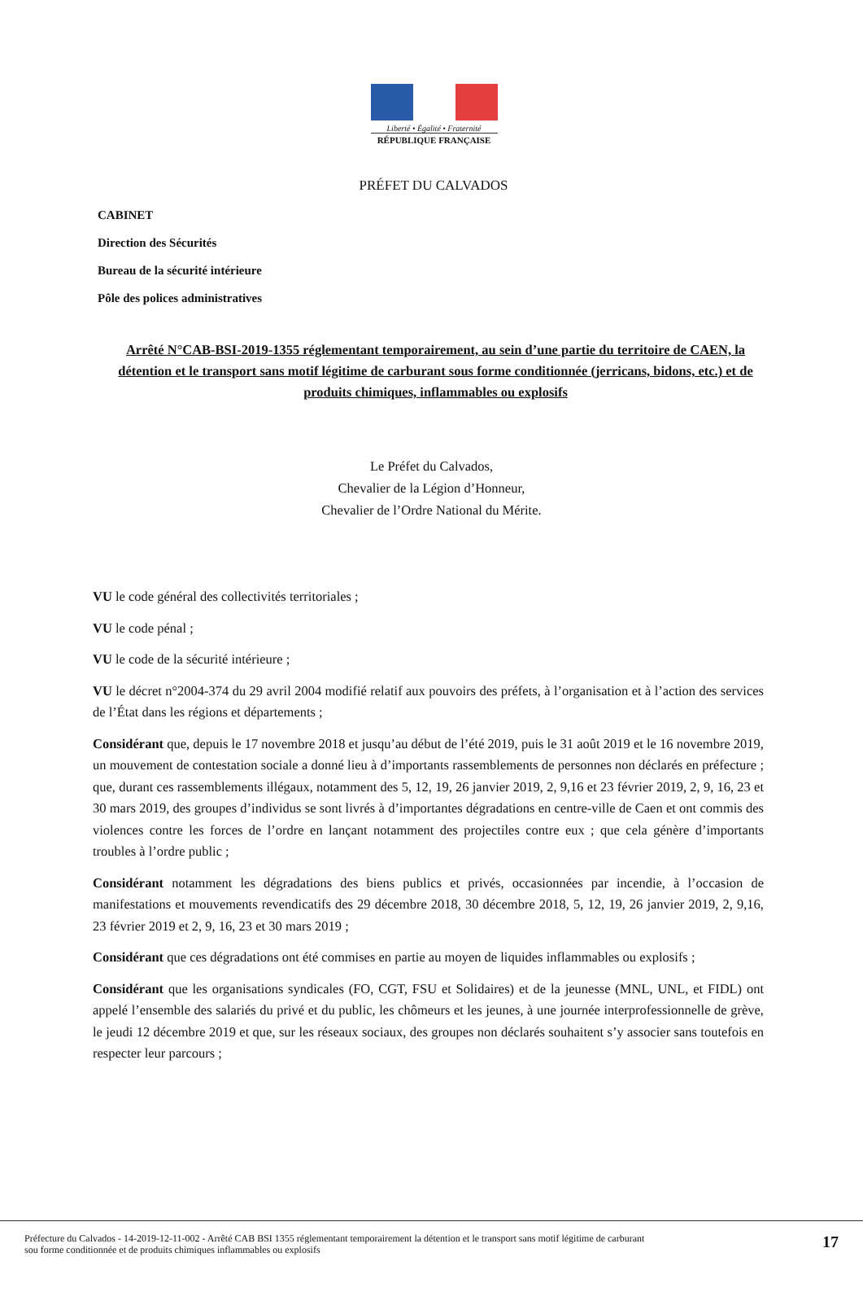Liberté • Égalité • Fraternité
RÉPUBLIQUE FRANÇAISE
PRÉFET DU CALVADOS
CABINET
Direction des Sécurités
Bureau de la sécurité intérieure
Pôle des polices administratives
Arrêté N°CAB-BSI-2019-1355 réglementant temporairement, au sein d’une partie du territoire de CAEN, la détention et le transport sans motif légitime de carburant sous forme conditionnée (jerricans, bidons, etc.) et de produits chimiques, inflammables ou explosifs
Le Préfet du Calvados,
Chevalier de la Légion d’Honneur,
Chevalier de l’Ordre National du Mérite.
VU le code général des collectivités territoriales ;
VU le code pénal ;
VU le code de la sécurité intérieure ;
VU le décret n°2004-374 du 29 avril 2004 modifié relatif aux pouvoirs des préfets, à l’organisation et à l’action des services de l’État dans les régions et départements ;
Considérant que, depuis le 17 novembre 2018 et jusqu’au début de l’été 2019, puis le 31 août 2019 et le 16 novembre 2019, un mouvement de contestation sociale a donné lieu à d’importants rassemblements de personnes non déclarés en préfecture ; que, durant ces rassemblements illégaux, notamment des 5, 12, 19, 26 janvier 2019, 2, 9,16 et 23 février 2019, 2, 9, 16, 23 et 30 mars 2019, des groupes d’individus se sont livrés à d’importantes dégradations en centre-ville de Caen et ont commis des violences contre les forces de l’ordre en lançant notamment des projectiles contre eux ; que cela génère d’importants troubles à l’ordre public ;
Considérant notamment les dégradations des biens publics et privés, occasionnées par incendie, à l’occasion de manifestations et mouvements revendicatifs des 29 décembre 2018, 30 décembre 2018, 5, 12, 19, 26 janvier 2019, 2, 9,16, 23 février 2019 et 2, 9, 16, 23 et 30 mars 2019 ;
Considérant que ces dégradations ont été commises en partie au moyen de liquides inflammables ou explosifs ;
Considérant que les organisations syndicales (FO, CGT, FSU et Solidaires) et de la jeunesse (MNL, UNL, et FIDL) ont appelé l’ensemble des salariés du privé et du public, les chômeurs et les jeunes, à une journée interprofessionnelle de grève, le jeudi 12 décembre 2019 et que, sur les réseaux sociaux, des groupes non déclarés souhaitent s’y associer sans toutefois en respecter leur parcours ;
Préfecture du Calvados - 14-2019-12-11-002 - Arrêté CAB BSI 1355 réglementant temporairement la détention et le transport sans motif légitime de carburant
sou forme conditionnée et de produits chimiques inflammables ou explosifs
17